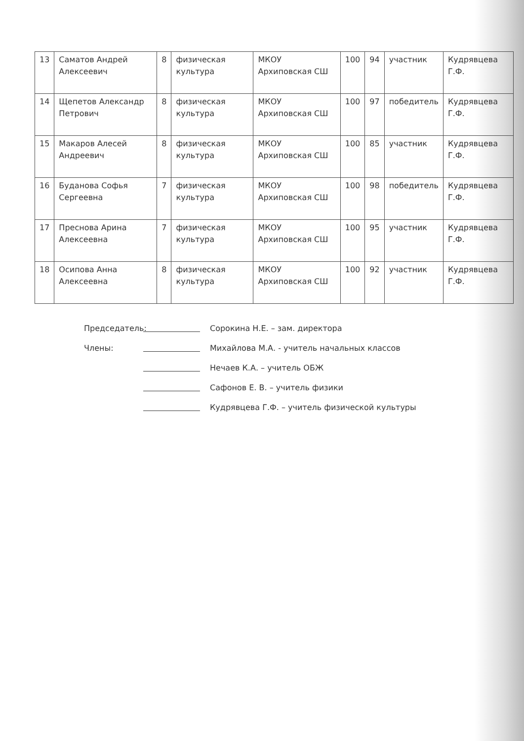| 13 | Саматов Андрей Алексеевич | 8 | физическая культура | МКОУ Архиповская СШ | 100 | 94 | участник | Кудрявцева Г.Ф. |
| 14 | Щепетов Александр Петрович | 8 | физическая культура | МКОУ Архиповская СШ | 100 | 97 | победитель | Кудрявцева Г.Ф. |
| 15 | Макаров Алесей Андреевич | 8 | физическая культура | МКОУ Архиповская СШ | 100 | 85 | участник | Кудрявцева Г.Ф. |
| 16 | Буданова Софья Сергеевна | 7 | физическая культура | МКОУ Архиповская СШ | 100 | 98 | победитель | Кудрявцева Г.Ф. |
| 17 | Преснова Арина Алексеевна | 7 | физическая культура | МКОУ Архиповская СШ | 100 | 95 | участник | Кудрявцева Г.Ф. |
| 18 | Осипова Анна Алексеевна | 8 | физическая культура | МКОУ Архиповская СШ | 100 | 92 | участник | Кудрявцева Г.Ф. |
Председатель: Сорокина Н.Е. – зам. директора
Члены: Михайлова М.А. - учитель начальных классов
Нечаев К.А. – учитель ОБЖ
Сафонов Е. В. – учитель физики
Кудрявцева Г.Ф. – учитель физической культуры